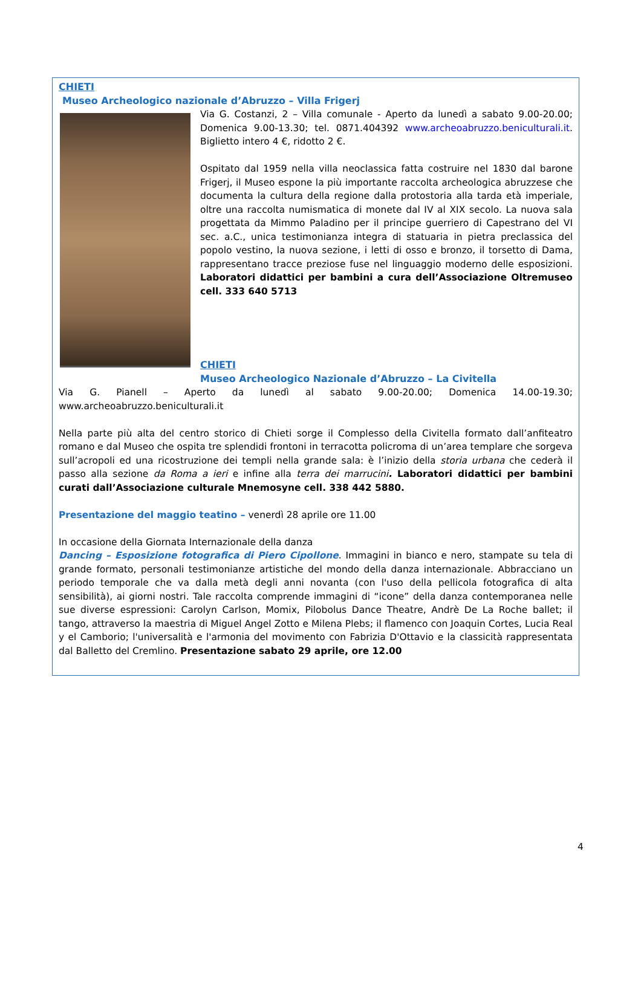CHIETI
Museo Archeologico nazionale d’Abruzzo – Villa Frigerj
Via G. Costanzi, 2 – Villa comunale - Aperto da lunedì a sabato 9.00-20.00; Domenica 9.00-13.30; tel. 0871.404392 www.archeoabruzzo.beniculturali.it. Biglietto intero 4 €, ridotto 2 €.
Ospitato dal 1959 nella villa neoclassica fatta costruire nel 1830 dal barone Frigerj, il Museo espone la più importante raccolta archeologica abruzzese che documenta la cultura della regione dalla protostoria alla tarda età imperiale, oltre una raccolta numismatica di monete dal IV al XIX secolo. La nuova sala progettata da Mimmo Paladino per il principe guerriero di Capestrano del VI sec. a.C., unica testimonianza integra di statuaria in pietra preclassica del popolo vestino, la nuova sezione, i letti di osso e bronzo, il torsetto di Dama, rappresentano tracce preziose fuse nel linguaggio moderno delle esposizioni. Laboratori didattici per bambini a cura dell’Associazione Oltremuseo cell. 333 640 5713
CHIETI
Museo Archeologico Nazionale d’Abruzzo – La Civitella
Via G. Pianell – Aperto da lunedì al sabato 9.00-20.00; Domenica 14.00-19.30; www.archeoabruzzo.beniculturali.it
Nella parte più alta del centro storico di Chieti sorge il Complesso della Civitella formato dall’anfiteatro romano e dal Museo che ospita tre splendidi frontoni in terracotta policroma di un’area templare che sorgeva sull’acropoli ed una ricostruzione dei templi nella grande sala: è l’inizio della storia urbana che cederà il passo alla sezione da Roma a ieri e infine alla terra dei marrucini. Laboratori didattici per bambini curati dall’Associazione culturale Mnemosyne cell. 338 442 5880.
Presentazione del maggio teatino – venerdì 28 aprile ore 11.00
In occasione della Giornata Internazionale della danza
Dancing – Esposizione fotografica di Piero Cipollone. Immagini in bianco e nero, stampate su tela di grande formato, personali testimonianze artistiche del mondo della danza internazionale. Abbracciano un periodo temporale che va dalla metà degli anni novanta (con l'uso della pellicola fotografica di alta sensibilità), ai giorni nostri. Tale raccolta comprende immagini di “icone” della danza contemporanea nelle sue diverse espressioni: Carolyn Carlson, Momix, Pilobolus Dance Theatre, Andrè De La Roche ballet; il tango, attraverso la maestria di Miguel Angel Zotto e Milena Plebs; il flamenco con Joaquin Cortes, Lucia Real y el Camborio; l'universalità e l'armonia del movimento con Fabrizia D'Ottavio e la classicità rappresentata dal Balletto del Cremlino. Presentazione sabato 29 aprile, ore 12.00
4